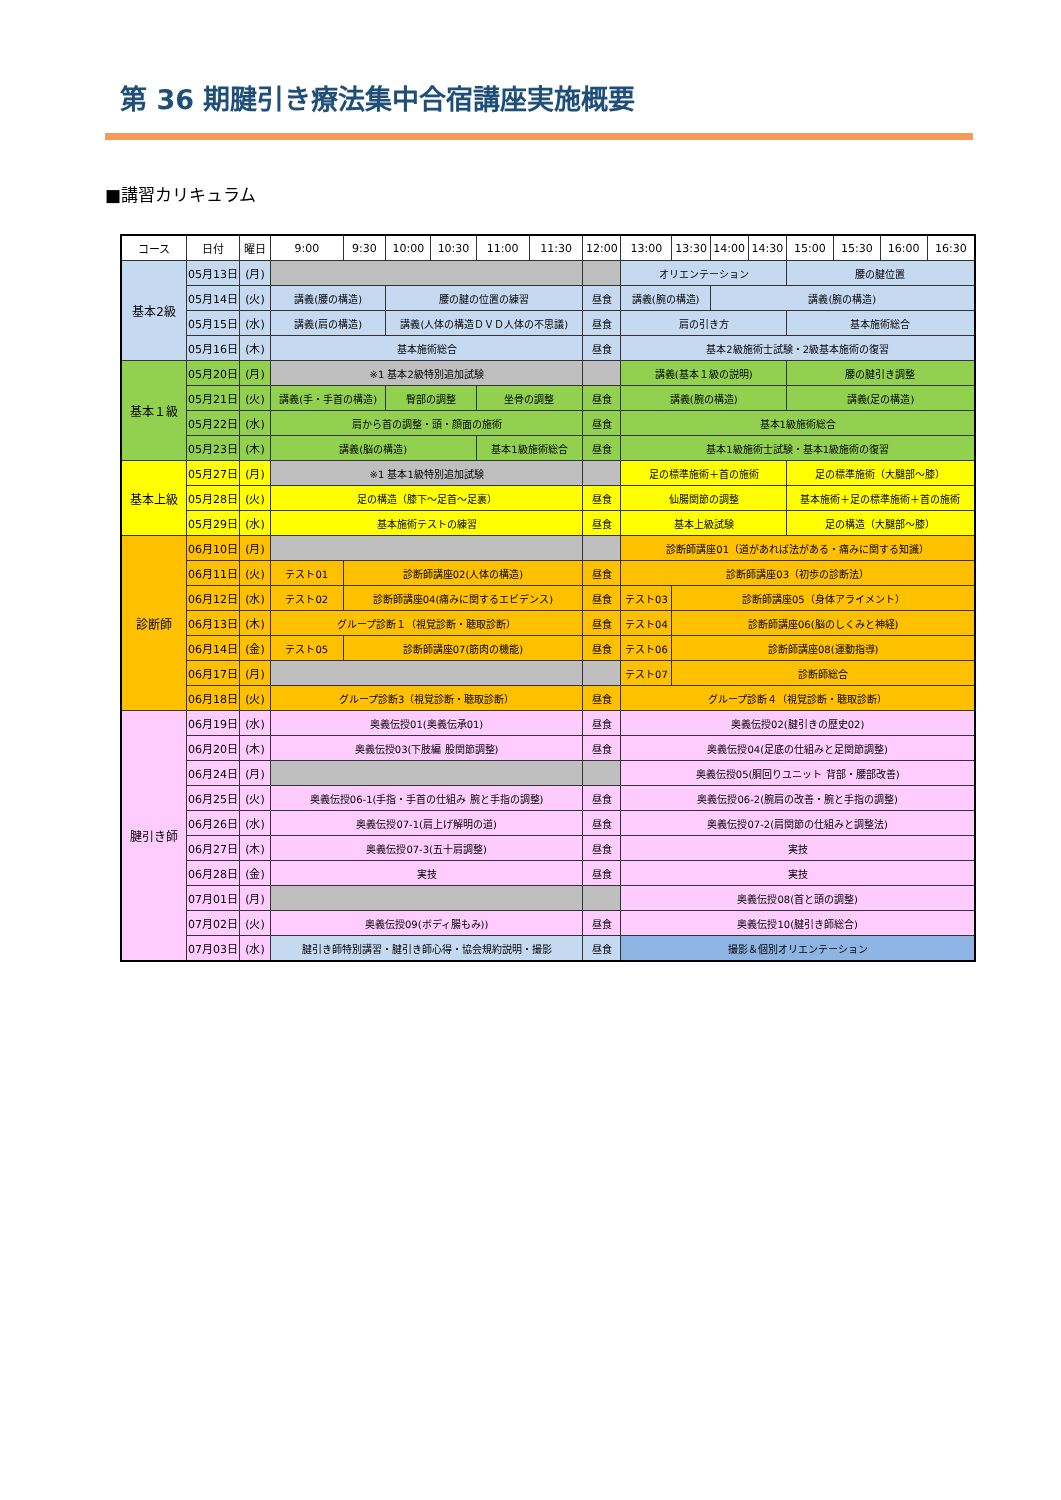第 36 期腱引き療法集中合宿講座実施概要
■講習カリキュラム
| コース | 日付 | 曜日 | 9:00 | 9:30 | 10:00 | 10:30 | 11:00 | 11:30 | 12:00 | 13:00 | 13:30 | 14:00 | 14:30 | 15:00 | 15:30 | 16:00 | 16:30 |
| --- | --- | --- | --- | --- | --- | --- | --- | --- | --- | --- | --- | --- | --- | --- | --- | --- | --- |
| 基本2級 | 05月13日 | (月) | | | | | | | | オリエンテーション | | | | 腰の腱位置 | | | |
| | 05月14日 | (火) | 講義(腰の構造) | | 腰の腱の位置の練習 | | | | 昼食 | 講義(腕の構造) | | 講義(腕の構造) | | | | | |
| | 05月15日 | (水) | 講義(肩の構造) | | 講義(人体の構造ＤＶＤ人体の不思議) | | | | 昼食 | 肩の引き方 | | | | 基本施術総合 | | | |
| | 05月16日 | (木) | 基本施術総合 | | | | | | 昼食 | 基本2級施術士試験・2級基本施術の復習 | | | | | | | |
| 基本１級 | 05月20日 | (月) | ※1 基本2級特別追加試験 | | | | | | | 講義(基本１級の説明) | | | | 腰の腱引き調整 | | | |
| | 05月21日 | (火) | 講義(手・手首の構造) | | 臀部の調整 | | 坐骨の調整 | | 昼食 | 講義(腕の構造) | | | | 講義(足の構造) | | | |
| | 05月22日 | (水) | 肩から首の調整・頭・顔面の施術 | | | | | | 昼食 | 基本1級施術総合 | | | | | | | |
| | 05月23日 | (木) | 講義(脳の構造) | | | | 基本1級施術総合 | | 昼食 | 基本1級施術士試験・基本1級施術の復習 | | | | | | | |
| 基本上級 | 05月27日 | (月) | ※1 基本1級特別追加試験 | | | | | | | 足の標準施術＋首の施術 | | | | 足の標準施術（大腿部～膝） | | | |
| | 05月28日 | (火) | 足の構造（膝下～足首～足裏） | | | | | | 昼食 | 仙腸関節の調整 | | | | 基本施術＋足の標準施術＋首の施術 | | | |
| | 05月29日 | (水) | 基本施術テストの練習 | | | | | | 昼食 | 基本上級試験 | | | | 足の構造（大腿部～膝） | | | |
| 診断師 | 06月10日 | (月) | | | | | | | | 診断師講座01（道があれば法がある・痛みに関する知識） | | | | | | | |
| | 06月11日 | (火) | テスト01 | 診断師講座02(人体の構造) | | | | | 昼食 | 診断師講座03（初歩の診断法） | | | | | | | |
| | 06月12日 | (水) | テスト02 | 診断師講座04(痛みに関するエビデンス) | | | | | 昼食 | テスト03 | 診断師講座05（身体アライメント） | | | | | | |
| | 06月13日 | (木) | グループ診断１（視覚診断・聴取診断） | | | | | | 昼食 | テスト04 | 診断師講座06(脳のしくみと神経) | | | | | | |
| | 06月14日 | (金) | テスト05 | 診断師講座07(筋肉の機能) | | | | | 昼食 | テスト06 | 診断師講座08(運動指導) | | | | | | |
| | 06月17日 | (月) | | | | | | | | テスト07 | 診断師総合 | | | | | | |
| | 06月18日 | (火) | グループ診断3（視覚診断・聴取診断） | | | | | | 昼食 | グループ診断４（視覚診断・聴取診断） | | | | | | | |
| 腱引き師 | 06月19日 | (水) | 奥義伝授01(奥義伝承01) | | | | | | 昼食 | 奥義伝授02(腱引きの歴史02) | | | | | | | |
| | 06月20日 | (木) | 奥義伝授03(下肢編 股関節調整) | | | | | | 昼食 | 奥義伝授04(足底の仕組みと足関節調整) | | | | | | | |
| | 06月24日 | (月) | | | | | | | | 奥義伝授05(胴回りユニット 背部・腰部改善) | | | | | | | |
| | 06月25日 | (火) | 奥義伝授06-1(手指・手首の仕組み 腕と手指の調整) | | | | | | 昼食 | 奥義伝授06-2(腕肩の改善・腕と手指の調整) | | | | | | | |
| | 06月26日 | (水) | 奥義伝授07-1(肩上げ解明の道) | | | | | | 昼食 | 奥義伝授07-2(肩関節の仕組みと調整法) | | | | | | | |
| | 06月27日 | (木) | 奥義伝授07-3(五十肩調整) | | | | | | 昼食 | 実技 | | | | | | | |
| | 06月28日 | (金) | 実技 | | | | | | 昼食 | 実技 | | | | | | | |
| | 07月01日 | (月) | | | | | | | | 奥義伝授08(首と頭の調整) | | | | | | | |
| | 07月02日 | (火) | 奥義伝授09(ボディ腸もみ)) | | | | | | 昼食 | 奥義伝授10(腱引き師総合) | | | | | | | |
| | 07月03日 | (水) | 腱引き師特別講習・腱引き師心得・協会規約説明・撮影 | | | | | | 昼食 | 撮影＆個別オリエンテーション | | | | | | | |